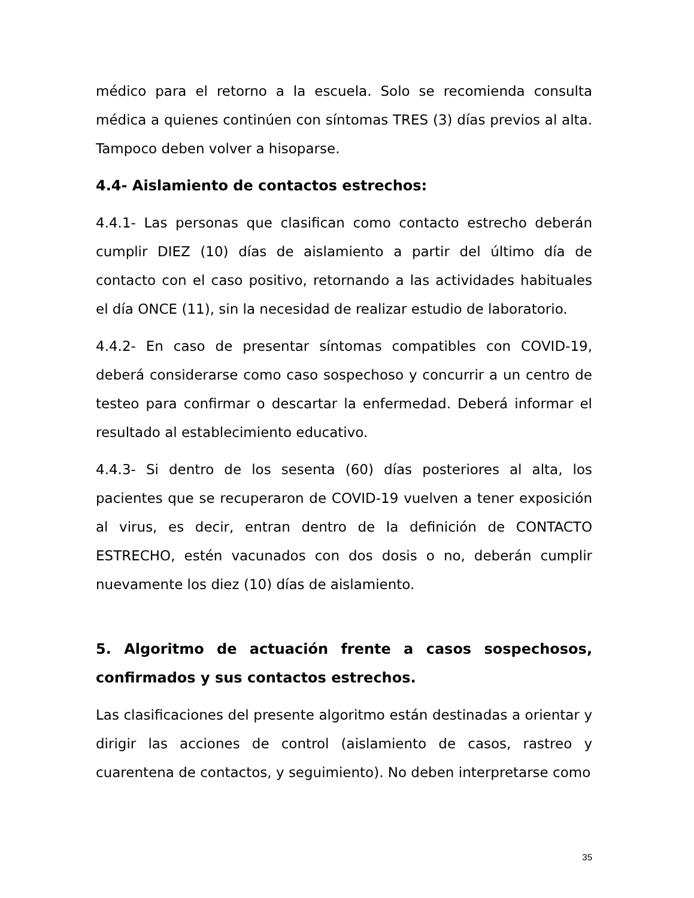médico para el retorno a la escuela. Solo se recomienda consulta médica a quienes continúen con síntomas TRES (3) días previos al alta. Tampoco deben volver a hisoparse.
4.4- Aislamiento de contactos estrechos:
4.4.1- Las personas que clasifican como contacto estrecho deberán cumplir DIEZ (10) días de aislamiento a partir del último día de contacto con el caso positivo, retornando a las actividades habituales el día ONCE (11), sin la necesidad de realizar estudio de laboratorio.
4.4.2- En caso de presentar síntomas compatibles con COVID-19, deberá considerarse como caso sospechoso y concurrir a un centro de testeo para confirmar o descartar la enfermedad. Deberá informar el resultado al establecimiento educativo.
4.4.3- Si dentro de los sesenta (60) días posteriores al alta, los pacientes que se recuperaron de COVID-19 vuelven a tener exposición al virus, es decir, entran dentro de la definición de CONTACTO ESTRECHO, estén vacunados con dos dosis o no, deberán cumplir nuevamente los diez (10) días de aislamiento.
5. Algoritmo de actuación frente a casos sospechosos, confirmados y sus contactos estrechos.
Las clasificaciones del presente algoritmo están destinadas a orientar y dirigir las acciones de control (aislamiento de casos, rastreo y cuarentena de contactos, y seguimiento). No deben interpretarse como
35